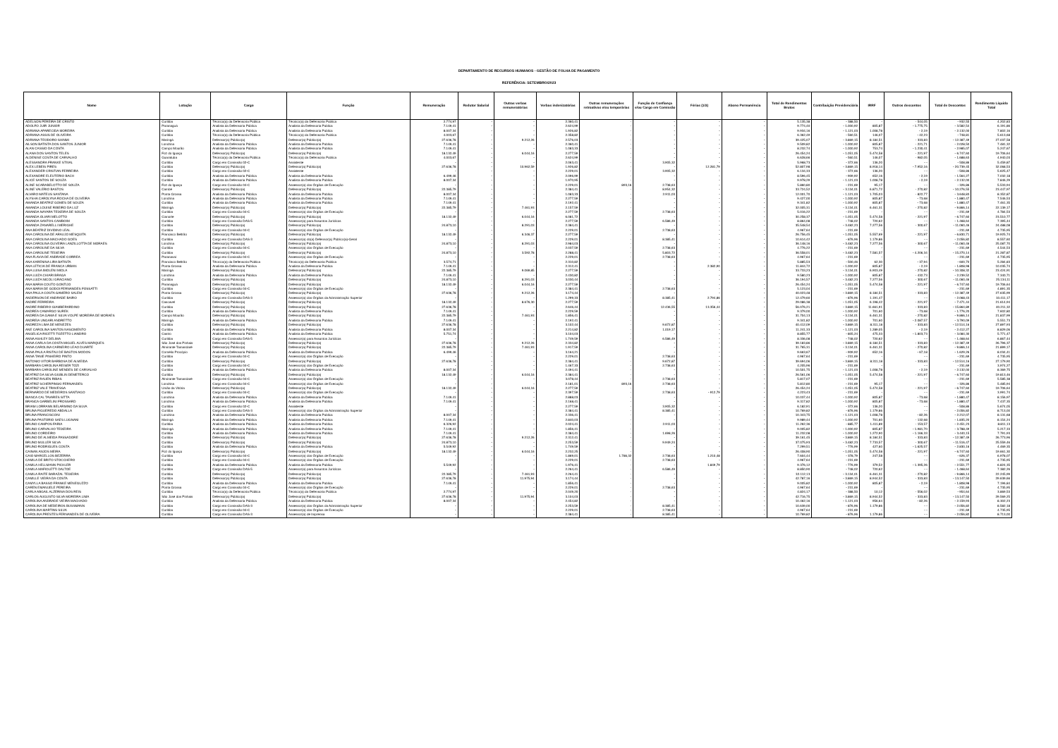DEPARTAMENTO DE RECURSOS HUMANOS - GESTÃO DE FOLHA DE PAGAMENTO
REFERÊNCIA: SETEMBRO/2023
| Nome | Lotação | Cargo | Função | Remuneração | Redutor Salarial | Outras verbas remuneratórias | Verbas indenizatórias | Outras remunerações retroativas e/ou temporárias | Função de Confiança e/ou Cargo em Comissão | Férias (1/3) | Abono Permanência | Total de Rendimentos Brutos | Contribuição Previdenciária | IRRF | Outros descontos | Total de Descontos | Rendimento Líquido Total |
| --- | --- | --- | --- | --- | --- | --- | --- | --- | --- | --- | --- | --- | --- | --- | --- | --- | --- |
| ADELSON PEREIRA DE CRISTO | Curitiba | Técnico(a) da Defensoria Pública | Técnico(a) da Defensoria Publica | 2.774,97 | - | - | 2.360,41 | - | - | - | - | 5.135,38 | - 388,50 | - | - 544,05 | - 932,55 | 4.202,83 |
| ADOLFO JUIR JUNIOR | Paranaguá | Analista da Defensoria Pública | Analista da Defensoria Publica | 7.149,41 | - | - | 2.624,99 | - | - | - | - | 9.774,40 | - 1.000,92 | 805,87 | - 1.775,75 | - 3.582,54 | 6.191,86 |
| ADRIANA APARECIDA MOREIRA | Curitiba | Analista da Defensoria Pública | Analista da Defensoria Publica | 8.007,34 | - | - | 1.926,82 | - | - | - | - | 9.934,16 | - 1.121,03 | 1.008,78 | - 2,19 | - 2.132,00 | 7.802,16 |
| ADRIANA ASSIS DE OLIVEIRA | Curitiba | Técnico(a) da Defensoria Pública | Técnico(a) da Defensoria Publica | 4.003,67 | - | - | 2.358,82 | - | - | - | - | 6.362,49 | - 560,51 | 146,07 | - 42,23 | - 748,81 | 5.613,68 |
| ADRIANA TEODORO SHINMI | Maringá | Defensor(a) Público(a) | Defensor(a) Público(a) | 27.636,78 | - | 9.212,26 | 2.576,03 | - | - | - | - | 39.425,07 | - 3.869,15 | 8.184,51 | - 333,83 | - 12.387,49 | 27.037,58 |
| AILSON BATISTA DOS SANTOS JUNIOR | Londrina | Analista da Defensoria Pública | Analista da Defensoria Publica | 7.149,41 | - | - | 2.360,41 | - | - | - | - | 9.509,82 | - 1.000,92 | 805,87 | - 221,71 | - 2.028,50 | 7.481,32 |
| ALAN CASSIO DA COSTA | Campo Mourão | Analista da Defensoria Pública | Analista da Defensoria Publica | 7.149,41 | - | - | 1.083,33 | - | - | - | - | 8.232,74 | - 1.000,92 | 753,74 | - 1.230,41 | - 2.985,07 | 5.247,67 |
| ALANA DOS SANTOS TELES | Foz do Iguaçu | Defensor(a) Público(a) | Defensor(a) Público(a) | 18.132,49 | - | 6.044,16 | 2.277,59 | - | - | - | - | 26.454,24 | - 1.051,05 | 5.474,58 | - 221,97 | - 6.747,60 | 19.706,64 |
| ALDENISE COSTA DE CARVALHO | Guaratuba | Técnico(a) da Defensoria Pública | Técnico(a) da Defensoria Publica | 4.003,67 | - | - | 2.624,99 | - | - | - | - | 6.628,66 | - 560,51 | 146,07 | - 982,05 | - 1.688,63 | 4.940,03 |
| ALESSANDRA FRANKE STIVAL | Curitiba | Cargo em Comissão 02-C | Assistente | - | - | - | 2.063,41 | - | 3.905,32 | - | - | 5.968,73 | - 372,66 | 136,20 | - - | - 508,86 | 5.459,87 |
| ALEX LEBEIS PIRES | Curitiba | Defensor(a) Público(a) | Defensor(a) Público(a) | 27.636,78 | - | 10.962,59 | 1.926,82 | - | - | 12.281,79 | - | 52.807,98 | - 3.869,15 | 8.918,14 | - 7.952,16 | - 20.739,45 | 32.068,53 |
| ALEXANDER CRISTIAN FERREIRA | Curitiba | Cargo em Comissão 02-C | Assistente | - | - | - | 2.229,01 | - | 3.905,32 | - | - | 6.134,33 | - 372,66 | 136,20 | - - | - 508,86 | 5.625,47 |
| ALEXANDRE ELEUTERIO BACH | Curitiba | Analista da Defensoria Pública | Analista da Defensoria Publica | 6.499,46 | - | - | 2.096,99 | - | - | - | - | 8.596,45 | - 909,92 | 652,16 | - 2,19 | - 1.564,27 | 7.032,18 |
| ALICE SANTOS DE SOUZA | Curitiba | Analista da Defensoria Pública | Analista da Defensoria Publica | 8.007,34 | - | - | 1.970,95 | - | - | - | - | 9.978,29 | - 1.121,03 | 1.008,78 | - 2,19 | - 2.132,00 | 7.846,29 |
| ALINE SCARABELOTTO DE SOUZA | Foz do Iguaçu | Cargo em Comissão 04-C | Assessor(a) dos Órgãos de Execução | - | - | - | 2.229,01 | 893,16 | 2.738,63 | - | - | 5.860,80 | - 231,69 | 95,17 | - - | - 326,86 | 5.533,94 |
| ALINE VALERIO BASTOS | Cambé | Defensor(a) Público(a) | Defensor(a) Público(a) | 22.385,79 | - | - | 2.384,41 | - | 8.954,32 | - | - | 33.724,52 | - 3.134,01 | 6.871,72 | - 270,82 | - 10.276,55 | 23.447,97 |
| ALVARO MATEUS SANTANA | Ponta Grossa | Analista da Defensoria Pública | Analista da Defensoria Publica | 8.007,34 | - | - | 1.083,33 | - | 2.911,03 | - | - | 12.001,70 | - 1.121,03 | 1.705,03 | - 822,77 | - 3.648,83 | 8.352,87 |
| ALYSHA CAROLYNA ROCHA DE OLIVEIRA | Londrina | Analista da Defensoria Pública | Analista da Defensoria Publica | 7.149,41 | - | - | 2.277,59 | - | - | - | - | 9.427,00 | - 1.000,92 | 805,87 | - 73,68 | - 1.880,47 | 7.546,53 |
| AMANDA BEATRIZ GOMES DE SOUZA | Curitiba | Analista da Defensoria Pública | Analista da Defensoria Publica | 7.149,41 | - | - | 2.192,41 | - | - | - | - | 9.341,82 | - 1.000,92 | 805,87 | - 73,68 | - 1.880,47 | 7.461,35 |
| AMANDA LOUISE RIBEIRO DA LUZ | Maringá | Defensor(a) Público(a) | Defensor(a) Público(a) | 22.385,79 | - | 7.461,93 | 2.157,59 | - | - | - | - | 32.005,31 | - 3.134,01 | 6.461,31 | - 270,82 | - 9.866,14 | 22.139,17 |
| AMANDA NAYARA TEIXEIRA DE SOUZA | Curitiba | Cargo em Comissão 04-C | Assessor(a) dos Órgãos de Execução | - | - | - | 2.277,59 | - | 2.738,63 | - | - | 5.016,22 | - 231,69 | - | - - | - 231,69 | 4.784,53 |
| AMANDA OLIARI MELOTTO | Cianorte | Defensor(a) Público(a) | Defensor(a) Público(a) | 18.132,49 | - | 6.044,16 | 6.081,72 | - | - | - | - | 30.258,37 | - 1.051,05 | 5.474,58 | - 221,97 | - 6.747,60 | 23.510,77 |
| AMANDA SANTOS CAMBOIM | Curitiba | Cargo em Comissão DAS-5 | Assessor(a) para Assuntos Jurídicos | - | - | - | 2.277,59 | - | 6.586,49 | - | - | 8.864,08 | - 748,02 | 720,62 | - - | - 1.468,64 | 7.395,44 |
| AMANDA ZANARELLI MERIGHE | Curitiba | Defensor(a) Público(a) | Defensor(a) Público(a) | 24.873,10 | - | 8.291,03 | 2.384,41 | - | - | - | - | 35.548,54 | - 3.482,23 | 7.277,56 | - 300,67 | - 11.060,46 | 24.488,08 |
| ANA BEATRIZ DIVIDINO LEAL | Curitiba | Cargo em Comissão 04-C | Assessor(a) dos Órgãos de Execução | - | - | - | 2.229,01 | - | 2.738,63 | - | - | 4.967,64 | - 231,69 | - | - - | - 231,69 | 4.735,95 |
| ANA CAROLINA DE ARAUJO MESQUITA | Francisco Beltrão | Defensor(a) Público(a) | Defensor(a) Público(a) | 18.132,49 | - | 6.346,37 | 2.277,59 | - | - | - | - | 26.756,45 | - 1.051,05 | 5.557,69 | - 221,97 | - 6.830,71 | 19.925,74 |
| ANA CAROLINA MACHADO GOES | Curitiba | Cargo em Comissão DAS-3 | Assessor(a) do(a) Defensor(a) Público(a)-Geral | - | - | - | 2.229,01 | - | 8.385,41 | - | - | 10.614,42 | - 876,96 | 1.179,86 | - - | - 2.056,82 | 8.557,60 |
| ANA CAROLINA OLIVEIRA LANZILLOTTA DE MORAES | Londrina | Defensor(a) Público(a) | Defensor(a) Público(a) | 24.873,10 | - | 8.291,03 | 2.984,03 | - | - | - | - | 36.148,16 | - 3.482,23 | 7.277,56 | - 300,67 | - 11.060,46 | 25.087,70 |
| ANA CAROLINE DA SILVA | Curitiba | Cargo em Comissão 04-C | Assessor(a) dos Órgãos de Execução | - | - | - | 2.037,59 | - | 2.738,63 | - | - | 4.776,22 | - 231,69 | - | - - | - 231,69 | 4.544,53 |
| ANA CAROLINE TEIXEIRA | Curitiba | Defensor(a) Público(a) | Defensor(a) Público(a) | 24.873,10 | - | 3.592,78 | 2.288,41 | - | 5.803,72 | - | - | 36.558,01 | - 3.482,23 | 7.581,57 | - 4.206,34 | - 15.270,14 | 21.287,87 |
| ANA FLAVIA DE ANDRADE CORREA | Paranavaí | Cargo em Comissão 04-C | Assessor(a) dos Órgãos de Execução | - | - | - | 2.229,01 | - | 2.738,63 | - | - | 4.967,64 | - 231,69 | - | - - | - 231,69 | 4.735,95 |
| ANA KARENINA LIRA BATISTA | Francisco Beltrão | Técnico(a) da Defensoria Pública | Técnico(a) da Defensoria Publica | 3.574,71 | - | - | 2.310,82 | - | - | - | - | 5.885,53 | - 500,46 | 62,30 | - 37,94 | - 600,70 | 5.284,83 |
| ANA LETICIA DE FRANCA URBAN | Ponta Grossa | Analista da Defensoria Pública | Analista da Defensoria Publica | 7.149,41 | - | - | 2.312,41 | - | - | 2.382,90 | - | 11.844,72 | - 1.000,92 | 805,87 | - 2,19 | - 1.808,98 | 10.035,74 |
| ANA LUISA IMOLENI MIOLA | Maringá | Defensor(a) Público(a) | Defensor(a) Público(a) | 22.385,79 | - | 9.069,85 | 2.277,59 | - | - | - | - | 33.733,23 | - 3.134,01 | 6.903,49 | - 270,82 | - 10.308,32 | 23.424,91 |
| ANA LUIZA CHIARI BRAGA | Londrina | Analista da Defensoria Pública | Analista da Defensoria Publica | 7.149,41 | - | - | 2.430,82 | - | - | - | - | 9.580,23 | - 1.000,92 | 805,87 | - 432,73 | - 2.239,52 | 7.340,71 |
| ANA LUIZA NICOLI GRACIANO | Curitiba | Defensor(a) Público(a) | Defensor(a) Público(a) | 24.873,10 | - | 8.291,03 | 3.030,44 | - | - | - | - | 36.194,57 | - 3.482,23 | 7.277,56 | - 300,67 | - 11.060,46 | 25.134,11 |
| ANA MARIA COUTO GONTIJO | Paranaguá | Defensor(a) Público(a) | Defensor(a) Público(a) | 18.132,49 | - | 6.044,16 | 2.277,59 | - | - | - | - | 26.454,24 | - 1.051,05 | 5.474,58 | - 221,97 | - 6.747,60 | 19.706,64 |
| ANA MARIA DE GODOI FERNANDES FOSSATTI | Curitiba | Cargo em Comissão 04-C | Assessor(a) dos Órgãos de Execução | - | - | - | 2.384,41 | - | 2.738,63 | - | - | 5.123,04 | - 231,69 | - | - - | - 231,69 | 4.891,35 |
| ANA PAULA COSTA GAMERO SALEM | Ponta Grossa | Defensor(a) Público(a) | Defensor(a) Público(a) | 27.636,78 | - | 9.212,26 | 3.174,44 | - | - | - | - | 40.023,48 | - 3.869,15 | 8.184,51 | - 333,83 | - 12.387,49 | 27.635,99 |
| ANDERSON DE ANDRADE BAIRO | Curitiba | Cargo em Comissão DAS-3 | Assessor(a) dos Órgãos da Administração Superior | - | - | - | 1.299,33 | - | 8.385,41 | 2.794,86 | - | 12.479,60 | - 876,96 | 1.191,47 | - - | - 2.068,43 | 10.411,17 |
| ANDRE FERREIRA | Cascavel | Defensor(a) Público(a) | Defensor(a) Público(a) | 18.132,49 | - | 8.676,30 | 2.277,59 | - | - | - | - | 29.086,38 | - 1.051,05 | 6.198,42 | - 221,97 | - 7.471,44 | 21.614,94 |
| ANDRE RIBEIRO GIAMBERARDINO | Curitiba | Defensor(a) Público(a) | Defensor(a) Público(a) | 27.636,78 | - | - | 2.646,44 | - | 12.436,55 | 13.356,44 | - | 56.076,21 | - 3.869,15 | 11.661,91 | - 333,83 | - 15.864,89 | 40.211,32 |
| ANDREA CAMARGO SUREK | Curitiba | Analista da Defensoria Pública | Analista da Defensoria Publica | 7.149,41 | - | - | 2.229,59 | - | - | - | - | 9.379,00 | - 1.000,92 | 701,60 | - 73,68 | - 1.776,20 | 7.602,80 |
| ANDREA DA GAMA E SILVA VOLPE MOREIRA DE MORAES | Campo Mourão | Defensor(a) Público(a) | Defensor(a) Público(a) | 22.385,79 | - | 7.461,93 | 1.856,41 | - | - | - | - | 31.704,13 | - 3.134,01 | 6.461,31 | - 270,82 | - 9.866,14 | 21.837,99 |
| ANDREIA UNGARI ANDRETTO | Maringá | Analista da Defensoria Pública | Analista da Defensoria Publica | 7.149,41 | - | - | 2.192,41 | - | - | - | - | 9.341,82 | - 1.000,92 | 701,60 | - 2.087,57 | - 3.790,09 | 5.551,73 |
| ANDREZA LIMA DE MENEZES | Curitiba | Defensor(a) Público(a) | Defensor(a) Público(a) | 27.636,78 | - | - | 3.102,44 | - | 9.672,87 | - | - | 40.412,09 | - 3.869,15 | 8.311,18 | - 333,83 | - 12.514,16 | 27.897,93 |
| ANE CAROLINA SANTOS NASCIMENTO | Curitiba | Analista da Defensoria Pública | Analista da Defensoria Publica | 8.007,34 | - | - | 2.214,82 | - | 1.019,17 | - | - | 11.241,33 | - 1.121,03 | 1.289,05 | - 2,19 | - 2.412,27 | 8.829,06 |
| ANGELICA RICETTI TOZETTO LIANDRO | Castro | Analista da Defensoria Pública | Analista da Defensoria Publica | 5.751,74 | - | - | 3.104,03 | - | - | - | - | 8.855,77 | - 805,24 | 475,33 | - 1.803,73 | - 3.084,30 | 5.771,47 |
| ANNA ASHLEY DELIMA | Curitiba | Cargo em Comissão DAS-5 | Assessor(a) para Assuntos Jurídicos | - | - | - | 1.749,59 | - | 6.586,49 | - | - | 8.336,08 | - 748,02 | 720,62 | - - | - 1.468,64 | 6.867,44 |
| ANNA CARLA DA COSTA MIGUEL ALVES MARQUES | São José dos Pinhais | Defensor(a) Público(a) | Defensor(a) Público(a) | 27.636,78 | - | 9.212,26 | 2.334,82 | - | - | - | - | 39.183,86 | - 3.869,15 | 8.184,51 | - 333,83 | - 12.387,49 | 26.796,37 |
| ANNA CAROLINA CARNEIRO LEAO DUARTE | Almirante Tamandaré | Defensor(a) Público(a) | Defensor(a) Público(a) | 22.385,79 | - | 7.461,93 | 1.917,59 | - | - | - | - | 31.765,31 | - 3.134,01 | 6.461,31 | - 270,82 | - 9.866,14 | 21.899,17 |
| ANNA PAULA RISTAU DE BASTOS MODOS | Cornélio Procópio | Analista da Defensoria Pública | Analista da Defensoria Publica | 6.499,46 | - | - | 3.164,21 | - | - | - | - | 9.663,67 | - 909,92 | 652,16 | - 67,18 | - 1.629,26 | 8.034,41 |
| ANNA TANIE PINHEIRO PINTO | Curitiba | Cargo em Comissão 04-C | Assessor(a) dos Órgãos de Execução | - | - | - | 2.229,01 | - | 2.738,63 | - | - | 4.967,64 | - 231,69 | - | - - | - 231,69 | 4.735,95 |
| ANTONIO VITOR BARBOSA DE ALMEIDA | Curitiba | Defensor(a) Público(a) | Defensor(a) Público(a) | 27.636,78 | - | - | 2.384,41 | - | 9.672,87 | - | - | 39.694,06 | - 3.869,15 | 8.311,18 | - 333,83 | - 12.514,16 | 27.179,90 |
| BARBARA CAROLINA REISER TOZI | Curitiba | Cargo em Comissão 04-C | Assessor(a) dos Órgãos de Execução | - | - | - | 1.467,33 | - | 2.738,63 | - | - | 4.205,96 | - 231,69 | - | - - | - 231,69 | 3.974,27 |
| BARBARA CAROLINE MENDES DE CARVALHO | Curitiba | Analista da Defensoria Pública | Analista da Defensoria Publica | 8.007,34 | - | - | 2.494,41 | - | - | - | - | 10.501,75 | - 1.121,03 | 1.008,78 | - 2,19 | - 2.132,00 | 8.369,75 |
| BEATRIZ DA SILVA GIUBLIN DEMETERCO | Curitiba | Defensor(a) Público(a) | Defensor(a) Público(a) | 18.132,49 | - | 6.044,16 | 2.384,41 | - | - | - | - | 26.561,06 | - 1.051,05 | 5.474,58 | - 221,97 | - 6.747,60 | 19.813,46 |
| BEATRIZ RAUEN RIBAS | Almirante Tamandaré | Cargo em Comissão 04-C | Assessor(a) dos Órgãos de Execução | - | - | - | 3.078,44 | - | 2.738,63 | - | - | 5.817,07 | - 231,69 | - | - - | - 231,69 | 5.585,38 |
| BEATRIZ SCHERPINSKI FERNANDES | Londrina | Cargo em Comissão 04-C | Assessor(a) dos Órgãos de Execução | - | - | - | 2.181,01 | 893,16 | 2.738,63 | - | - | 5.812,80 | - 231,69 | 95,17 | - - | - 326,86 | 5.485,94 |
| BEATRIZ VALE TRAVESSA | União da Vitória | Defensor(a) Público(a) | Defensor(a) Público(a) | 18.132,49 | - | 6.044,16 | 2.277,59 | - | - | - | - | 26.454,24 | - 1.051,05 | 5.474,58 | - 221,97 | - 6.747,60 | 19.706,64 |
| BERNARDO DE MEDEIROS SANTIAGO | Curitiba | Cargo em Comissão 04-C | Assessor(a) dos Órgãos de Execução | - | - | - | 2.397,59 | - | 2.738,63 | - 912,79 | - | 4.223,43 | - 231,69 | - | - - | - 231,69 | 3.991,74 |
| BIANCA CAL TAVARES SITTA | Londrina | Analista da Defensoria Pública | Analista da Defensoria Publica | 7.149,41 | - | - | 2.888,03 | - | - | - | - | 10.037,44 | - 1.000,92 | 805,87 | - 73,68 | - 1.880,47 | 8.156,97 |
| BRANCA GARBELINI FROSSARD | Londrina | Analista da Defensoria Pública | Analista da Defensoria Publica | 7.149,41 | - | - | 2.168,41 | - | - | - | - | 9.317,82 | - 1.000,92 | 805,87 | - 73,68 | - 1.880,47 | 7.437,35 |
| BRIAM LORRANN BELARMINO DA SILVA | Curitiba | Cargo em Comissão 02-C | Assistente | - | - | - | 2.277,59 | - | 3.905,32 | - | - | 6.182,91 | - 372,66 | 136,20 | - - | - 508,86 | 5.674,05 |
| BRUNA FIGUEREDO ABDALLA | Curitiba | Cargo em Comissão DAS-3 | Assessor(a) dos Órgãos da Administração Superior | - | - | - | 2.384,41 | - | 8.385,41 | - | - | 10.769,82 | - 876,96 | 1.179,86 | - - | - 2.056,82 | 8.713,00 |
| BRUNA FRANCISCONI | Londrina | Analista da Defensoria Pública | Analista da Defensoria Publica | 8.007,34 | - | - | 2.336,41 | - | - | - | - | 10.343,75 | - 1.121,03 | 1.008,78 | - 82,26 | - 2.212,07 | 8.131,68 |
| BRUNA PASTORIO SAES LUGNANI | Maringá | Analista da Defensoria Pública | Analista da Defensoria Publica | 7.149,41 | - | - | 2.840,03 | - | - | - | - | 9.989,44 | - 1.000,92 | 701,60 | - 132,68 | - 1.835,20 | 8.154,24 |
| BRUNO CAMPOS FARIA | Curitiba | Analista da Defensoria Pública | Analista da Defensoria Publica | 6.326,92 | - | - | 2.024,41 | - | 2.911,03 | - | - | 11.262,36 | - 885,77 | 1.411,89 | - 153,57 | - 2.451,23 | 8.811,13 |
| BRUNO CARVALHO TEIXEIRA | Maringá | Analista da Defensoria Pública | Analista da Defensoria Publica | 7.149,41 | - | - | 1.856,41 | - | - | - | - | 9.005,82 | - 1.000,92 | 805,87 | - 1.981,70 | - 3.788,49 | 5.217,33 |
| BRUNO CORDEIRO | Curitiba | Analista da Defensoria Pública | Analista da Defensoria Publica | 7.149,41 | - | - | 2.384,41 | - | 1.698,26 | - | - | 11.232,08 | - 1.000,92 | 1.272,90 | - 1.166,33 | - 3.440,15 | 7.791,93 |
| BRUNO DE ALMEIDA PASSADORE | Curitiba | Defensor(a) Público(a) | Defensor(a) Público(a) | 27.636,78 | - | 9.212,26 | 2.312,41 | - | - | - | - | 39.161,45 | - 3.869,15 | 8.184,51 | - 333,83 | - 12.387,49 | 26.773,96 |
| BRUNO MULLER SILVA | Curitiba | Defensor(a) Público(a) | Defensor(a) Público(a) | 24.873,10 | - | - | 2.253,59 | - | 9.949,24 | - | - | 37.075,93 | - 3.482,23 | 7.733,57 | - 300,67 | - 11.516,47 | 25.559,46 |
| BRUNO RODRIGUES COSTA | Curitiba | Analista da Defensoria Pública | Analista da Defensoria Publica | 5.549,92 | - | - | 1.749,59 | - | - | - | - | 7.299,51 | - 776,99 | 427,60 | - 1.625,57 | - 2.830,16 | 4.469,35 |
| CAINAN ANJOS MEIRA | Foz do Iguaçu | Defensor(a) Público(a) | Defensor(a) Público(a) | 18.132,49 | - | 6.044,16 | 2.232,25 | - | - | - | - | 26.408,90 | - 1.051,05 | 5.474,58 | - 221,97 | - 6.747,60 | 19.661,30 |
| CAIO MARCELLOS BEZERRA | Curitiba | Cargo em Comissão 04-C | Assessor(a) dos Órgãos de Execução | - | - | - | 1.869,01 | 1.786,32 | 2.738,63 | 1.210,48 | - | 7.604,44 | - 378,79 | 247,58 | - - | - 626,37 | 6.978,07 |
| CAMILA DE BRITO STOCCHERO | Curitiba | Cargo em Comissão 04-C | Assessor(a) dos Órgãos de Execução | - | - | - | 2.229,01 | - | 2.738,63 | - | - | 4.967,64 | - 231,69 | - | - - | - 231,69 | 4.735,95 |
| CAMILA HELLMANN PICHLER | Curitiba | Analista da Defensoria Pública | Analista da Defensoria Publica | 5.549,92 | - | - | 1.976,41 | - | - | 1.849,79 | - | 9.376,12 | - 776,99 | 379,52 | - 1.395,26 | - 2.551,77 | 6.824,35 |
| CAMILA MAFIOLETTI DALTOE | Curitiba | Cargo em Comissão DAS-5 | Assessor(a) para Assuntos Jurídicos | - | - | - | 2.264,41 | - | 6.586,49 | - | - | 8.850,90 | - 748,02 | 720,62 | - - | - 1.468,64 | 7.382,26 |
| CAMILA RAITE BARAZAL TEIXEIRA | Curitiba | Defensor(a) Público(a) | Defensor(a) Público(a) | 22.385,79 | - | 7.461,93 | 2.264,41 | - | - | - | - | 32.112,13 | - 3.134,01 | 6.461,31 | - 270,82 | - 9.866,14 | 22.245,99 |
| CAMILLE VIEIRA DA COSTA | Curitiba | Defensor(a) Público(a) | Defensor(a) Público(a) | 27.636,78 | - | 11.975,94 | 3.174,44 | - | - | - | - | 42.787,16 | - 3.869,15 | 8.944,52 | - 333,83 | - 13.147,50 | 29.639,66 |
| CAMYLLA BASSO FRANKE MENEGUZZO | Curitiba | Analista da Defensoria Pública | Analista da Defensoria Publica | 7.149,41 | - | - | 1.856,41 | - | - | - | - | 9.005,82 | - 1.000,92 | 805,87 | - 2,19 | - 1.808,98 | 7.196,84 |
| CAREN EMANUELE PEREIRA | Ponta Grossa | Cargo em Comissão 04-C | Assessor(a) dos Órgãos de Execução | - | - | - | 2.229,01 | - | 2.738,63 | - | - | 4.967,64 | - 231,69 | - | - - | - 231,69 | 4.735,95 |
| CARLA ABGAIL ALZERINA DOS REIS | Curitiba | Técnico(a) da Defensoria Pública | Técnico(a) da Defensoria Publica | 2.774,97 | - | - | 2.049,20 | - | - | - | - | 4.824,17 | - 388,50 | 10,12 | - 556,02 | - 954,64 | 3.869,53 |
| CARLOS AUGUSTO SILVA MOREIRA LIMA | São José dos Pinhais | Defensor(a) Público(a) | Defensor(a) Público(a) | 27.636,78 | - | 11.975,94 | 3.104,03 | - | - | - | - | 42.716,75 | - 3.869,15 | 8.944,52 | - 333,83 | - 13.147,50 | 29.569,25 |
| CAROLINA ANDRADE VIEIRA MACHADO | Curitiba | Analista da Defensoria Pública | Analista da Defensoria Publica | 8.007,34 | - | - | 2.454,82 | - | - | - | - | 10.462,16 | - 1.121,03 | 956,64 | - 82,26 | - 2.159,93 | 8.302,23 |
| CAROLINA DE MEDEIROS BUSSMANN | Curitiba | Cargo em Comissão DAS-3 | Assessor(a) dos Órgãos da Administração Superior | - | - | - | 2.253,59 | - | 8.385,41 | - | - | 10.639,00 | - 876,96 | 1.179,86 | - - | - 2.056,82 | 8.582,18 |
| CAROLINA MARTINS SILVA | Curitiba | Cargo em Comissão 04-C | Assessor(a) dos Órgãos de Execução | - | - | - | 2.229,01 | - | 2.738,63 | - | - | 4.967,64 | - 231,69 | - | - - | - 231,69 | 4.735,95 |
| CAROLINA PRESTES FERNANDES DE OLIVEIRA | Curitiba | Cargo em Comissão DAS-3 | Assessor(a) de Imprensa | - | - | - | 2.384,41 | - | 8.385,41 | - | - | 10.769,82 | - 876,96 | 1.179,86 | - - | - 2.056,82 | 8.713,00 |